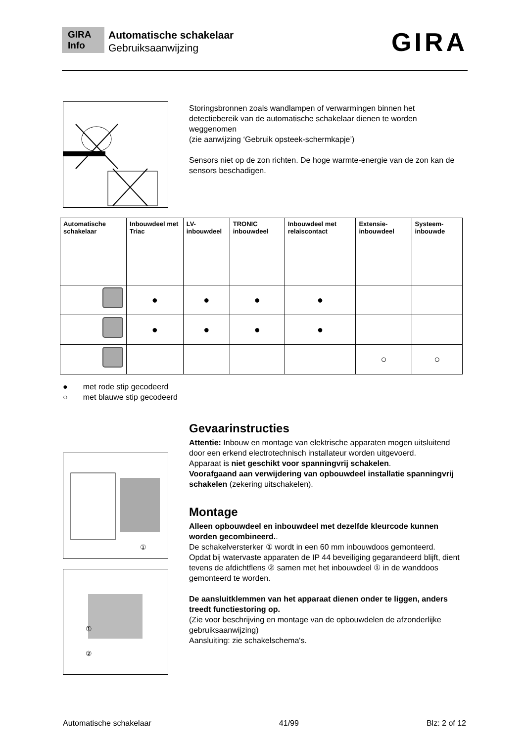GIRA Info
Automatische schakelaar
Gebruiksaanwijzing
GIRA
Storingsbronnen zoals wandlampen of verwarmingen binnen het detectiebereik van de automatische schakelaar dienen te worden weggenomen
(zie aanwijzing ‘Gebruik opsteek-schermkapje’)
Sensors niet op de zon richten. De hoge warmte-energie van de zon kan de sensors beschadigen.
| Automatische schakelaar | Inbouwdeel met Triac | LV-inbouwdeel | TRONIC inbouwdeel | Inbouwdeel met relaiscontact | Extensie-inbouwdeel | Systeem-inbouwde |
| --- | --- | --- | --- | --- | --- | --- |
| | ● | ● | ● | ● | | |
| | ● | ● | ● | ● | | |
| | | | | | ○ | ○ |
● met rode stip gecodeerd
○ met blauwe stip gecodeerd
①
①
②
Gevaarinstructies
Attentie: Inbouw en montage van elektrische apparaten mogen uitsluitend door een erkend electrotechnisch installateur worden uitgevoerd.
Apparaat is niet geschikt voor spanningvrij schakelen.
Voorafgaand aan verwijdering van opbouwdeel installatie spanningvrij schakelen (zekering uitschakelen).
Montage
Alleen opbouwdeel en inbouwdeel met dezelfde kleurcode kunnen worden gecombineerd..
De schakelversterker ① wordt in een 60 mm inbouwdoos gemonteerd.
Opdat bij watervaste apparaten de IP 44 beveiliging gegarandeerd blijft, dient tevens de afdichtflens ② samen met het inbouwdeel ① in de wanddoos gemonteerd te worden.
De aansluitklemmen van het apparaat dienen onder te liggen, anders treedt functiestoring op.
(Zie voor beschrijving en montage van de opbouwdelen de afzonderlijke gebruiksaanwijzing)
Aansluiting: zie schakelschema's.
Automatische schakelaar 41/99 Blz: 2 of 12